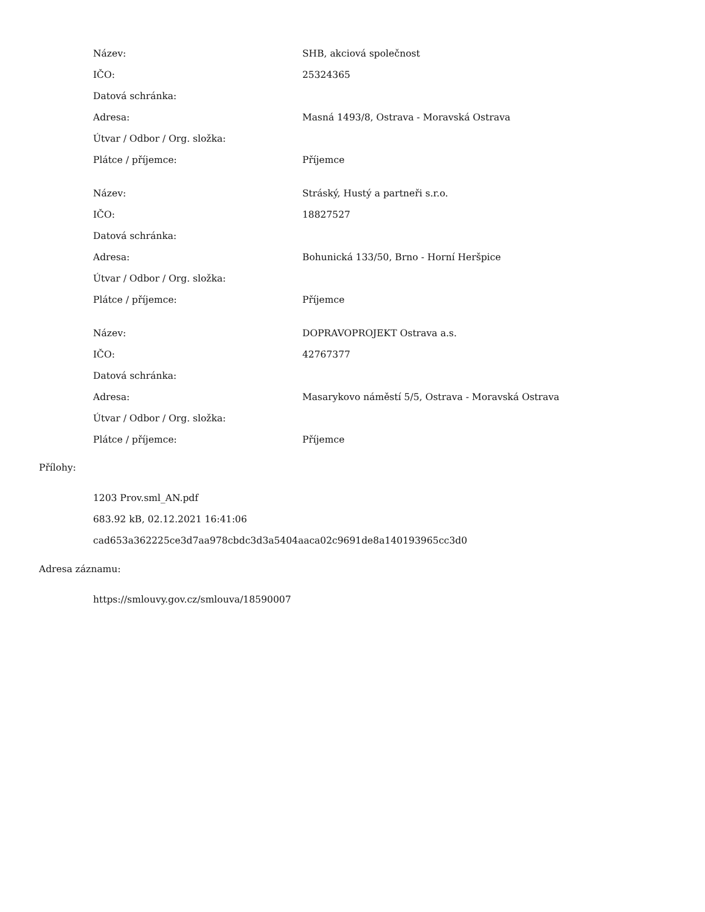| Název: | SHB, akciová společnost |
| IČO: | 25324365 |
| Datová schránka: | |
| Adresa: | Masná 1493/8, Ostrava - Moravská Ostrava |
| Útvar / Odbor / Org. složka: | |
| Plátce / příjemce: | Příjemce |
| Název: | Stráský, Hustý a partneři s.r.o. |
| IČO: | 18827527 |
| Datová schránka: | |
| Adresa: | Bohunická 133/50, Brno - Horní Heršpice |
| Útvar / Odbor / Org. složka: | |
| Plátce / příjemce: | Příjemce |
| Název: | DOPRAVOPROJEKT Ostrava a.s. |
| IČO: | 42767377 |
| Datová schránka: | |
| Adresa: | Masarykovo náměstí 5/5, Ostrava - Moravská Ostrava |
| Útvar / Odbor / Org. složka: | |
| Plátce / příjemce: | Příjemce |
Přílohy:
1203 Prov.sml_AN.pdf
683.92 kB, 02.12.2021 16:41:06
cad653a362225ce3d7aa978cbdc3d3a5404aaca02c9691de8a140193965cc3d0
Adresa záznamu:
https://smlouvy.gov.cz/smlouva/18590007